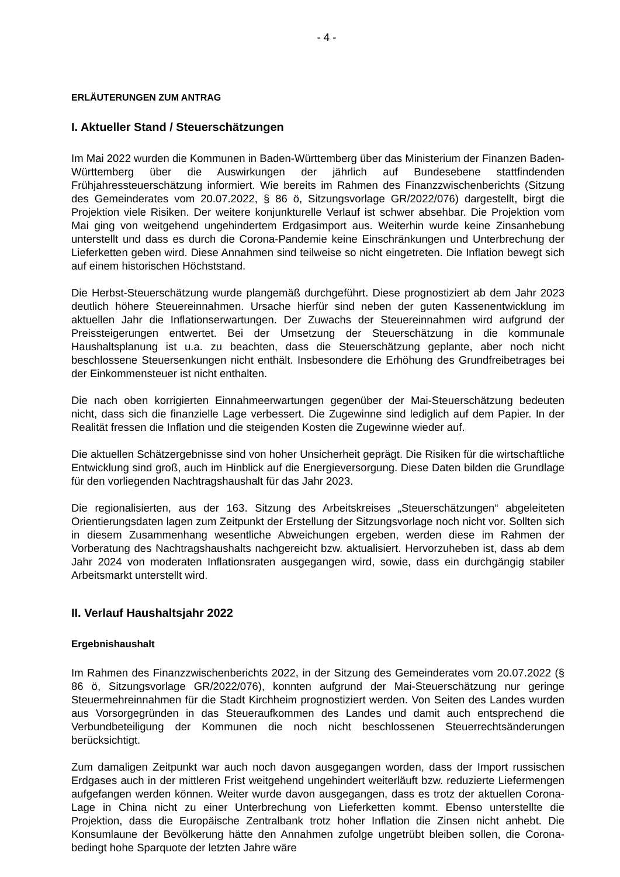- 4 -
ERLÄUTERUNGEN ZUM ANTRAG
I. Aktueller Stand / Steuerschätzungen
Im Mai 2022 wurden die Kommunen in Baden-Württemberg über das Ministerium der Finanzen Baden-Württemberg über die Auswirkungen der jährlich auf Bundesebene stattfindenden Frühjahressteuerschätzung informiert. Wie bereits im Rahmen des Finanzzwischenberichts (Sitzung des Gemeinderates vom 20.07.2022, § 86 ö, Sitzungsvorlage GR/2022/076) dargestellt, birgt die Projektion viele Risiken. Der weitere konjunkturelle Verlauf ist schwer absehbar. Die Projektion vom Mai ging von weitgehend ungehindertem Erdgasimport aus. Weiterhin wurde keine Zinsanhebung unterstellt und dass es durch die Corona-Pandemie keine Einschränkungen und Unterbrechung der Lieferketten geben wird. Diese Annahmen sind teilweise so nicht eingetreten. Die Inflation bewegt sich auf einem historischen Höchststand.
Die Herbst-Steuerschätzung wurde plangemäß durchgeführt. Diese prognostiziert ab dem Jahr 2023 deutlich höhere Steuereinnahmen. Ursache hierfür sind neben der guten Kassenentwicklung im aktuellen Jahr die Inflationserwartungen. Der Zuwachs der Steuereinnahmen wird aufgrund der Preissteigerungen entwertet. Bei der Umsetzung der Steuerschätzung in die kommunale Haushaltsplanung ist u.a. zu beachten, dass die Steuerschätzung geplante, aber noch nicht beschlossene Steuersenkungen nicht enthält. Insbesondere die Erhöhung des Grundfreibetrages bei der Einkommensteuer ist nicht enthalten.
Die nach oben korrigierten Einnahmeerwartungen gegenüber der Mai-Steuerschätzung bedeuten nicht, dass sich die finanzielle Lage verbessert. Die Zugewinne sind lediglich auf dem Papier. In der Realität fressen die Inflation und die steigenden Kosten die Zugewinne wieder auf.
Die aktuellen Schätzergebnisse sind von hoher Unsicherheit geprägt. Die Risiken für die wirtschaftliche Entwicklung sind groß, auch im Hinblick auf die Energieversorgung. Diese Daten bilden die Grundlage für den vorliegenden Nachtragshaushalt für das Jahr 2023.
Die regionalisierten, aus der 163. Sitzung des Arbeitskreises „Steuerschätzungen“ abgeleiteten Orientierungsdaten lagen zum Zeitpunkt der Erstellung der Sitzungsvorlage noch nicht vor. Sollten sich in diesem Zusammenhang wesentliche Abweichungen ergeben, werden diese im Rahmen der Vorberatung des Nachtragshaushalts nachgereicht bzw. aktualisiert. Hervorzuheben ist, dass ab dem Jahr 2024 von moderaten Inflationsraten ausgegangen wird, sowie, dass ein durchgängig stabiler Arbeitsmarkt unterstellt wird.
II. Verlauf Haushaltsjahr 2022
Ergebnishaushalt
Im Rahmen des Finanzzwischenberichts 2022, in der Sitzung des Gemeinderates vom 20.07.2022 (§ 86 ö, Sitzungsvorlage GR/2022/076), konnten aufgrund der Mai-Steuerschätzung nur geringe Steuermehreinnahmen für die Stadt Kirchheim prognostiziert werden. Von Seiten des Landes wurden aus Vorsorgegründen in das Steueraufkommen des Landes und damit auch entsprechend die Verbundbeteiligung der Kommunen die noch nicht beschlossenen Steuerrechtsänderungen berücksichtigt.
Zum damaligen Zeitpunkt war auch noch davon ausgegangen worden, dass der Import russischen Erdgases auch in der mittleren Frist weitgehend ungehindert weiterläuft bzw. reduzierte Liefermengen aufgefangen werden können. Weiter wurde davon ausgegangen, dass es trotz der aktuellen Corona-Lage in China nicht zu einer Unterbrechung von Lieferketten kommt. Ebenso unterstellte die Projektion, dass die Europäische Zentralbank trotz hoher Inflation die Zinsen nicht anhebt. Die Konsumlaune der Bevölkerung hätte den Annahmen zufolge ungetrübt bleiben sollen, die Corona-bedingt hohe Sparquote der letzten Jahre wäre